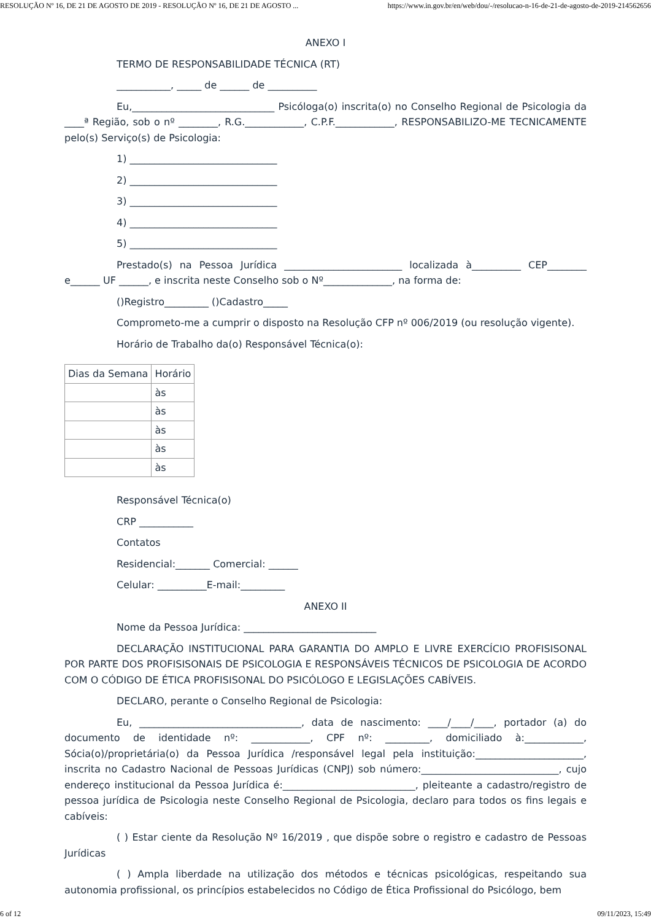RESOLUÇÃO Nº 16, DE 21 DE AGOSTO DE 2019 - RESOLUÇÃO Nº 16, DE 21 DE AGOSTO ... https://www.in.gov.br/en/web/dou/-/resolucao-n-16-de-21-de-agosto-de-2019-214562656
ANEXO I
TERMO DE RESPONSABILIDADE TÉCNICA (RT)
___________, _____ de ______ de __________
Eu,_____________________________ Psicóloga(o) inscrita(o) no Conselho Regional de Psicologia da ____ª Região, sob o nº ________, R.G.____________, C.P.F.____________, RESPONSABILIZO-ME TECNICAMENTE pelo(s) Serviço(s) de Psicologia:
1) ______________________________
2) ______________________________
3) ______________________________
4) ______________________________
5) ______________________________
Prestado(s) na Pessoa Jurídica ________________________ localizada à__________ CEP________ e______ UF ______, e inscrita neste Conselho sob o Nº______________, na forma de:
()Registro_________ ()Cadastro_____
Comprometo-me a cumprir o disposto na Resolução CFP nº 006/2019 (ou resolução vigente).
Horário de Trabalho da(o) Responsável Técnica(o):
| Dias da Semana | Horário |
| | às |
| | às |
| | às |
| | às |
| | às |
Responsável Técnica(o)
CRP ___________
Contatos
Residencial:_______ Comercial: ______
Celular: __________E-mail:_________
ANEXO II
Nome da Pessoa Jurídica: ___________________________
DECLARAÇÃO INSTITUCIONAL PARA GARANTIA DO AMPLO E LIVRE EXERCÍCIO PROFISISONAL POR PARTE DOS PROFISISONAIS DE PSICOLOGIA E RESPONSÁVEIS TÉCNICOS DE PSICOLOGIA DE ACORDO COM O CÓDIGO DE ÉTICA PROFISISONAL DO PSICÓLOGO E LEGISLAÇÕES CABÍVEIS.
DECLARO, perante o Conselho Regional de Psicologia:
Eu, _________________________________, data de nascimento: ____/____/____, portador (a) do documento de identidade nº: ____________, CPF nº: _________, domiciliado à:____________, Sócia(o)/proprietária(o) da Pessoa Jurídica /responsável legal pela instituição:______________________, inscrita no Cadastro Nacional de Pessoas Jurídicas (CNPJ) sob número:____________________________, cujo endereço institucional da Pessoa Jurídica é:___________________________, pleiteante a cadastro/registro de pessoa jurídica de Psicologia neste Conselho Regional de Psicologia, declaro para todos os fins legais e cabíveis:
( ) Estar ciente da Resolução Nº 16/2019 , que dispõe sobre o registro e cadastro de Pessoas Jurídicas
( ) Ampla liberdade na utilização dos métodos e técnicas psicológicas, respeitando sua autonomia profissional, os princípios estabelecidos no Código de Ética Profissional do Psicólogo, bem
6 of 12 09/11/2023, 15:49